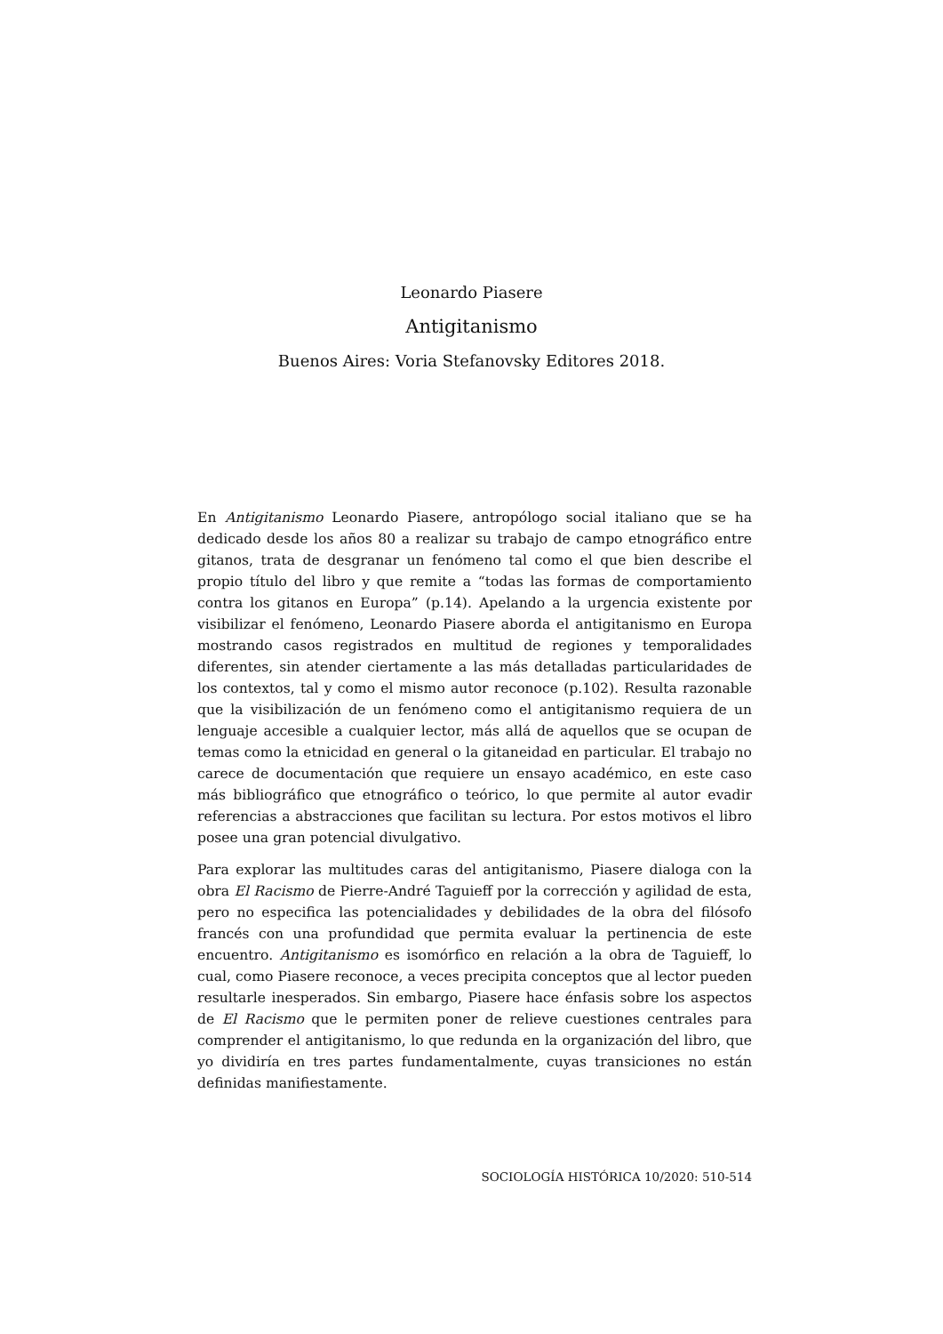Leonardo Piasere
Antigitanismo
Buenos Aires: Voria Stefanovsky Editores 2018.
En Antigitanismo Leonardo Piasere, antropólogo social italiano que se ha dedicado desde los años 80 a realizar su trabajo de campo etnográfico entre gitanos, trata de desgranar un fenómeno tal como el que bien describe el propio título del libro y que remite a “todas las formas de comportamiento contra los gitanos en Europa” (p.14). Apelando a la urgencia existente por visibilizar el fenómeno, Leonardo Piasere aborda el antigitanismo en Europa mostrando casos registrados en multitud de regiones y temporalidades diferentes, sin atender ciertamente a las más detalladas particularidades de los contextos, tal y como el mismo autor reconoce (p.102). Resulta razonable que la visibilización de un fenómeno como el antigitanismo requiera de un lenguaje accesible a cualquier lector, más allá de aquellos que se ocupan de temas como la etnicidad en general o la gitaneidad en particular. El trabajo no carece de documentación que requiere un ensayo académico, en este caso más bibliográfico que etnográfico o teórico, lo que permite al autor evadir referencias a abstracciones que facilitan su lectura. Por estos motivos el libro posee una gran potencial divulgativo.
Para explorar las multitudes caras del antigitanismo, Piasere dialoga con la obra El Racismo de Pierre-André Taguieff por la corrección y agilidad de esta, pero no especifica las potencialidades y debilidades de la obra del filósofo francés con una profundidad que permita evaluar la pertinencia de este encuentro. Antigitanismo es isomórfico en relación a la obra de Taguieff, lo cual, como Piasere reconoce, a veces precipita conceptos que al lector pueden resultarle inesperados. Sin embargo, Piasere hace énfasis sobre los aspectos de El Racismo que le permiten poner de relieve cuestiones centrales para comprender el antigitanismo, lo que redunda en la organización del libro, que yo dividiría en tres partes fundamentalmente, cuyas transiciones no están definidas manifiestamente.
SOCIOLOGÍA HISTÓRICA 10/2020: 510-514